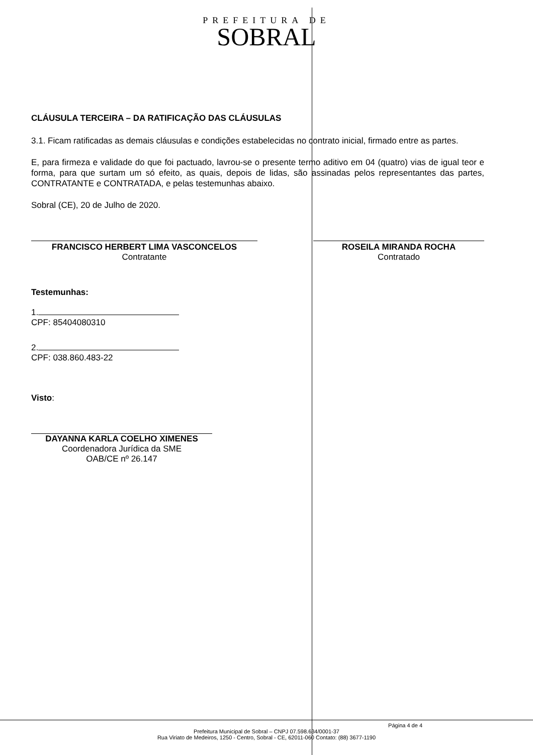PREFEITURA DE
SOBRAL
CLÁUSULA TERCEIRA – DA RATIFICAÇÃO DAS CLÁUSULAS
3.1. Ficam ratificadas as demais cláusulas e condições estabelecidas no contrato inicial, firmado entre as partes.
E, para firmeza e validade do que foi pactuado, lavrou-se o presente termo aditivo em 04 (quatro) vias de igual teor e forma, para que surtam um só efeito, as quais, depois de lidas, são assinadas pelos representantes das partes, CONTRATANTE e CONTRATADA, e pelas testemunhas abaixo.
Sobral (CE), 20 de Julho de 2020.
FRANCISCO HERBERT LIMA VASCONCELOS
Contratante
ROSEILA MIRANDA ROCHA
Contratado
Testemunhas:
1.
CPF: 85404080310
2.
CPF: 038.860.483-22
Visto:
DAYANNA KARLA COELHO XIMENES
Coordenadora Jurídica da SME
OAB/CE nº 26.147
Página 4 de 4
Prefeitura Municipal de Sobral – CNPJ 07.598.634/0001-37
Rua Viriato de Medeiros, 1250 - Centro, Sobral - CE, 62011-060 Contato: (88) 3677-1190